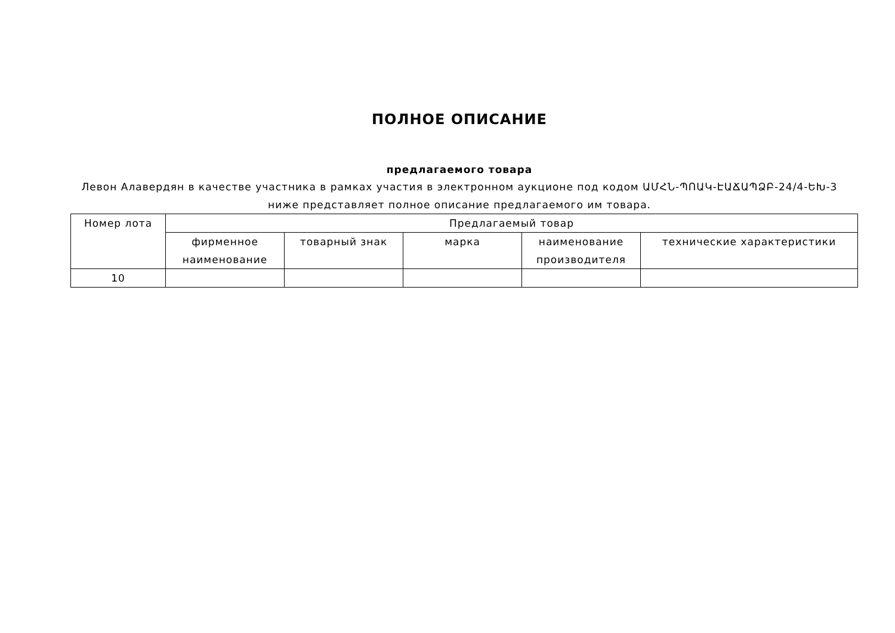ПОЛНОЕ ОПИСАНИЕ
предлагаемого товара
Левон Алавердян в качестве участника в рамках участия в электронном аукционе под кодом ԱՄՀՆ-ՊՈԱԿ-ԷԱՃԱՊՁԲ-24/4-ԵԽ-3 ниже представляет полное описание предлагаемого им товара.
| Номер лота | Предлагаемый товар | | | | |
| --- | --- | --- | --- | --- | --- |
| | фирменное наименование | товарный знак | марка | наименование производителя | технические характеристики |
| 10 | | | | | |